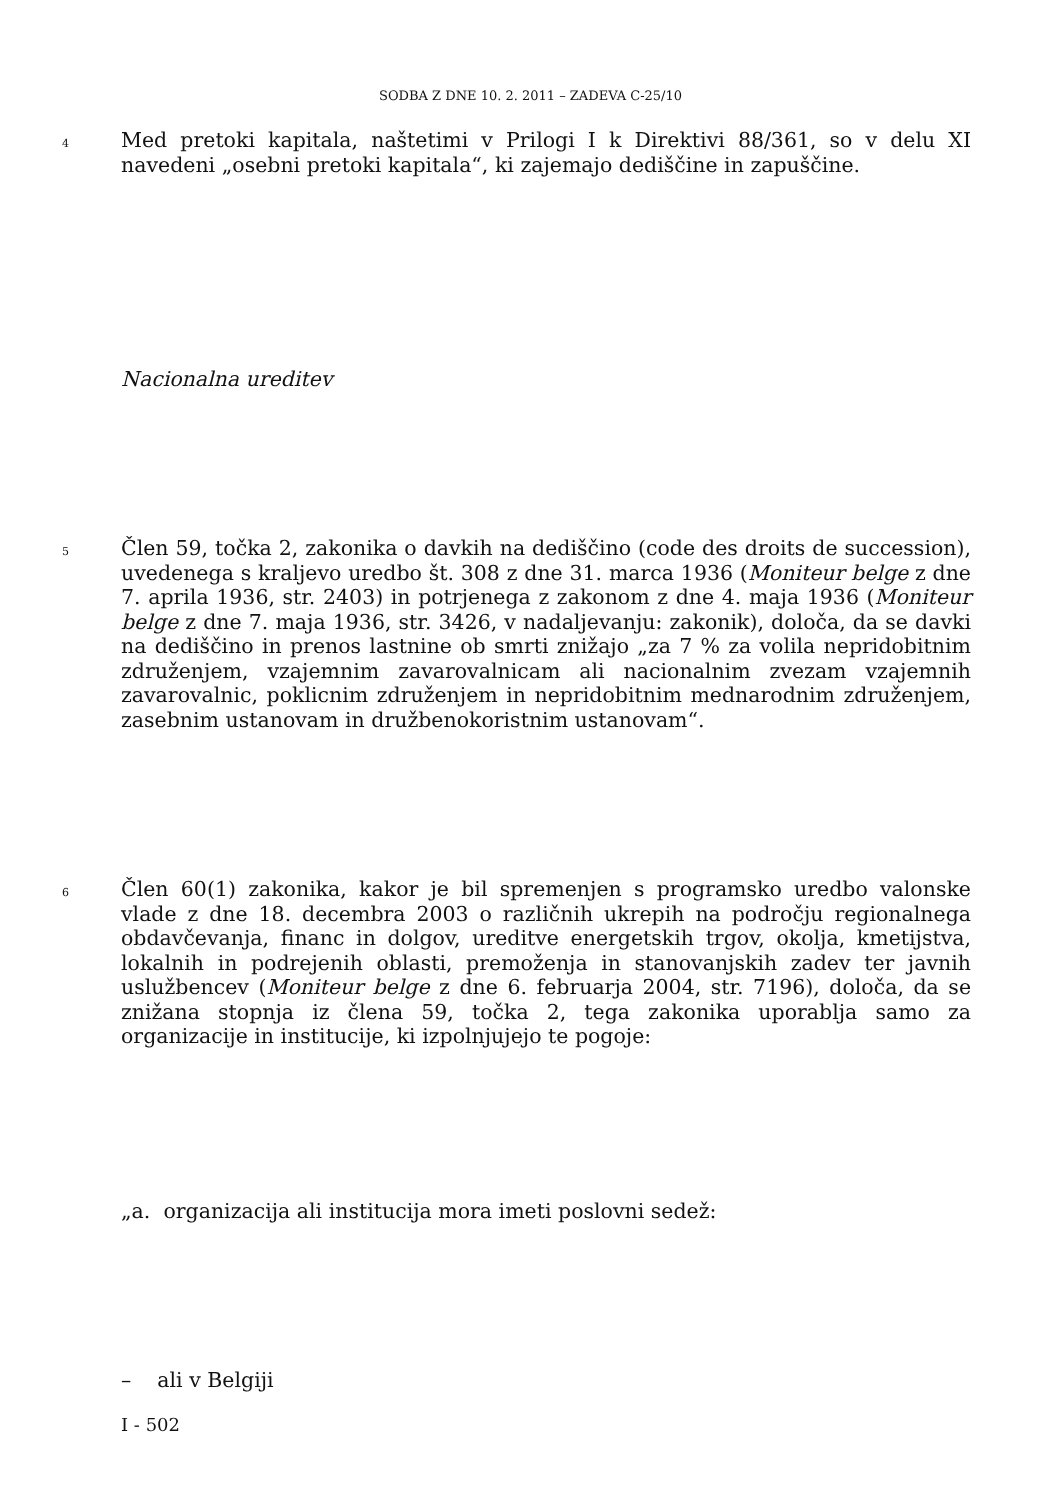SODBA Z DNE 10. 2. 2011 – ZADEVA C-25/10
4
Med pretoki kapitala, naštetimi v Prilogi I k Direktivi 88/361, so v delu XI navedeni „osebni pretoki kapitala“, ki zajemajo dediščine in zapuščine.
Nacionalna ureditev
5
Člen 59, točka 2, zakonika o davkih na dediščino (code des droits de succession), uvedenega s kraljevo uredbo št. 308 z dne 31. marca 1936 (Moniteur belge z dne 7. aprila 1936, str. 2403) in potrjenega z zakonom z dne 4. maja 1936 (Moniteur belge z dne 7. maja 1936, str. 3426, v nadaljevanju: zakonik), določa, da se davki na dediščino in prenos lastnine ob smrti znižajo „za 7 % za volila nepridobitnim združenjem, vzajemnim zavarovalnicam ali nacionalnim zvezam vzajemnih zavarovalnic, poklicnim združenjem in nepridobitnim mednarodnim združenjem, zasebnim ustanovam in družbenokoristnim ustanovam“.
6
Člen 60(1) zakonika, kakor je bil spremenjen s programsko uredbo valonske vlade z dne 18. decembra 2003 o različnih ukrepih na področju regionalnega obdavčevanja, financ in dolgov, ureditve energetskih trgov, okolja, kmetijstva, lokalnih in podrejenih oblasti, premoženja in stanovanjskih zadev ter javnih uslužbencev (Moniteur belge z dne 6. februarja 2004, str. 7196), določa, da se znižana stopnja iz člena 59, točka 2, tega zakonika uporablja samo za organizacije in institucije, ki izpolnjujejo te pogoje:
„a. organizacija ali institucija mora imeti poslovni sedež:
– ali v Belgiji
I - 502